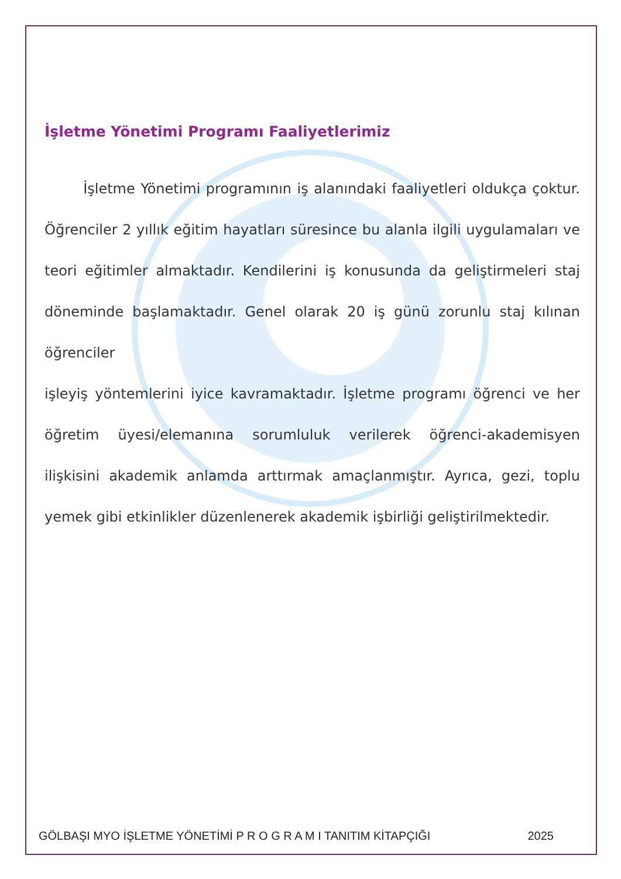İşletme Yönetimi Programı Faaliyetlerimiz
İşletme Yönetimi programının iş alanındaki faaliyetleri oldukça çoktur. Öğrenciler 2 yıllık eğitim hayatları süresince bu alanla ilgili uygulamaları ve teori eğitimler almaktadır. Kendilerini iş konusunda da geliştirmeleri staj döneminde başlamaktadır. Genel olarak 20 iş günü zorunlu staj kılınan öğrenciler
işleyiş yöntemlerini iyice kavramaktadır. İşletme programı öğrenci ve her öğretim üyesi/elemanına sorumluluk verilerek öğrenci-akademisyen ilişkisini akademik anlamda arttırmak amaçlanmıştır. Ayrıca, gezi, toplu yemek gibi etkinlikler düzenlenerek akademik işbirliği geliştirilmektedir.
GÖLBAŞI MYO İŞLETME YÖNETİMİ P R O G R A M I TANITIM KİTAPÇIĞI 2025